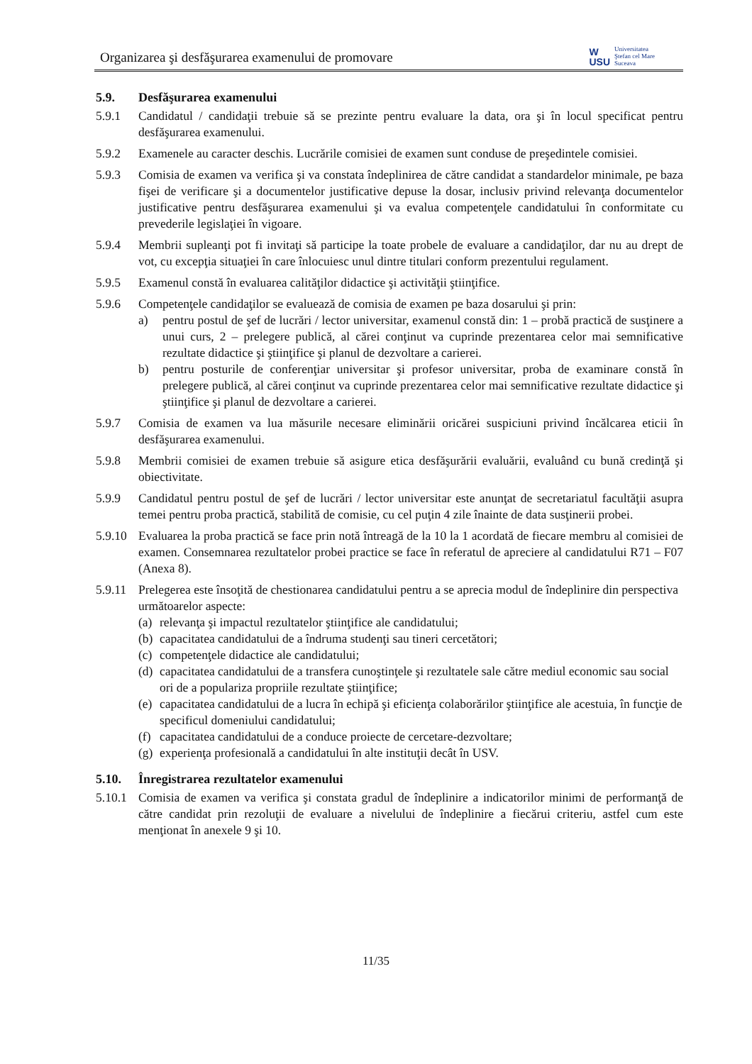Organizarea şi desfăşurarea examenului de promovare
W
USU
Universitatea
Ştefan cel Mare
Suceava
5.9. Desfăşurarea examenului
5.9.1 Candidatul / candidaţii trebuie să se prezinte pentru evaluare la data, ora şi în locul specificat pentru desfăşurarea examenului.
5.9.2 Examenele au caracter deschis. Lucrările comisiei de examen sunt conduse de preşedintele comisiei.
5.9.3 Comisia de examen va verifica şi va constata îndeplinirea de către candidat a standardelor minimale, pe baza fişei de verificare şi a documentelor justificative depuse la dosar, inclusiv privind relevanţa documentelor justificative pentru desfăşurarea examenului şi va evalua competenţele candidatului în conformitate cu prevederile legislaţiei în vigoare.
5.9.4 Membrii supleanţi pot fi invitaţi să participe la toate probele de evaluare a candidaţilor, dar nu au drept de vot, cu excepţia situaţiei în care înlocuiesc unul dintre titulari conform prezentului regulament.
5.9.5 Examenul constă în evaluarea calităţilor didactice şi activităţii ştiinţifice.
5.9.6 Competenţele candidaţilor se evaluează de comisia de examen pe baza dosarului şi prin:
a) pentru postul de şef de lucrări / lector universitar, examenul constă din: 1 – probă practică de susţinere a unui curs, 2 – prelegere publică, al cărei conţinut va cuprinde prezentarea celor mai semnificative rezultate didactice şi ştiinţifice şi planul de dezvoltare a carierei.
b) pentru posturile de conferenţiar universitar şi profesor universitar, proba de examinare constă în prelegere publică, al cărei conţinut va cuprinde prezentarea celor mai semnificative rezultate didactice şi ştiinţifice şi planul de dezvoltare a carierei.
5.9.7 Comisia de examen va lua măsurile necesare eliminării oricărei suspiciuni privind încălcarea eticii în desfăşurarea examenului.
5.9.8 Membrii comisiei de examen trebuie să asigure etica desfăşurării evaluării, evaluând cu bună credinţă şi obiectivitate.
5.9.9 Candidatul pentru postul de şef de lucrări / lector universitar este anunţat de secretariatul facultăţii asupra temei pentru proba practică, stabilită de comisie, cu cel puţin 4 zile înainte de data susţinerii probei.
5.9.10 Evaluarea la proba practică se face prin notă întreagă de la 10 la 1 acordată de fiecare membru al comisiei de examen. Consemnarea rezultatelor probei practice se face în referatul de apreciere al candidatului R71 – F07 (Anexa 8).
5.9.11 Prelegerea este însoţită de chestionarea candidatului pentru a se aprecia modul de îndeplinire din perspectiva următoarelor aspecte:
(a) relevanţa şi impactul rezultatelor ştiinţifice ale candidatului;
(b) capacitatea candidatului de a îndruma studenţi sau tineri cercetători;
(c) competenţele didactice ale candidatului;
(d) capacitatea candidatului de a transfera cunoştinţele şi rezultatele sale către mediul economic sau social ori de a populariza propriile rezultate ştiinţifice;
(e) capacitatea candidatului de a lucra în echipă şi eficienţa colaborărilor ştiinţifice ale acestuia, în funcţie de specificul domeniului candidatului;
(f) capacitatea candidatului de a conduce proiecte de cercetare-dezvoltare;
(g) experienţa profesională a candidatului în alte instituţii decât în USV.
5.10. Înregistrarea rezultatelor examenului
5.10.1 Comisia de examen va verifica şi constata gradul de îndeplinire a indicatorilor minimi de performanţă de către candidat prin rezoluţii de evaluare a nivelului de îndeplinire a fiecărui criteriu, astfel cum este menţionat în anexele 9 şi 10.
11/35